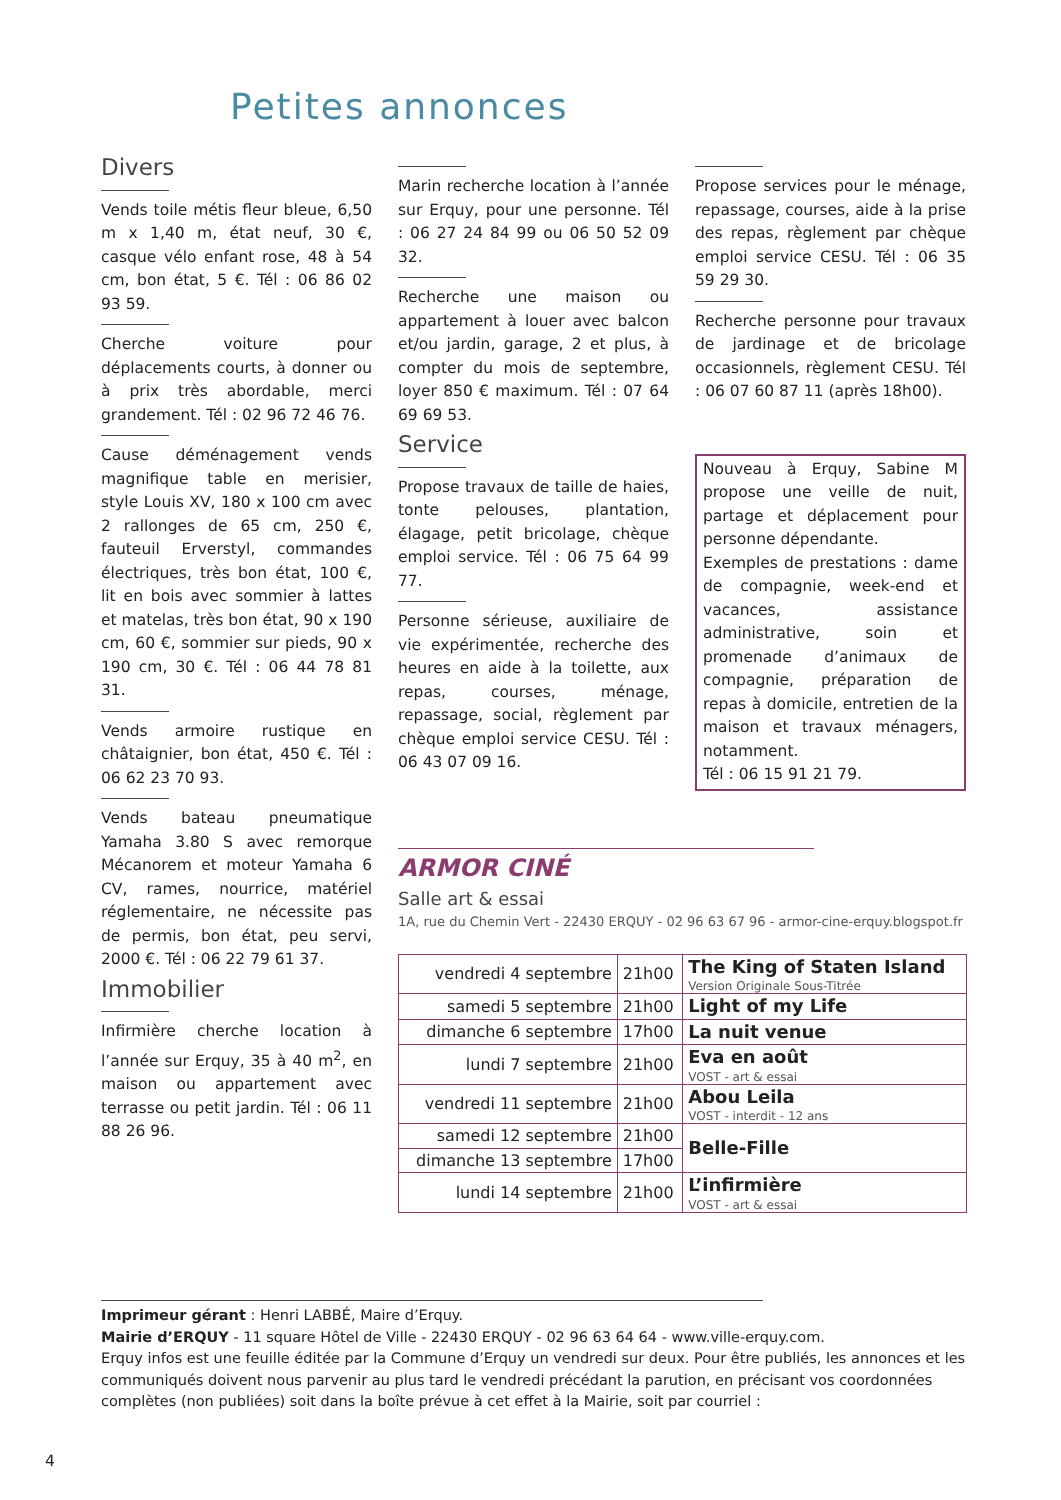Petites annonces
Divers
Vends toile métis fleur bleue, 6,50 m x 1,40 m, état neuf, 30 €, casque vélo enfant rose, 48 à 54 cm, bon état, 5 €. Tél : 06 86 02 93 59.
Cherche voiture pour déplacements courts, à donner ou à prix très abordable, merci grandement. Tél : 02 96 72 46 76.
Cause déménagement vends magnifique table en merisier, style Louis XV, 180 x 100 cm avec 2 rallonges de 65 cm, 250 €, fauteuil Erverstyl, commandes électriques, très bon état, 100 €, lit en bois avec sommier à lattes et matelas, très bon état, 90 x 190 cm, 60 €, sommier sur pieds, 90 x 190 cm, 30 €. Tél : 06 44 78 81 31.
Vends armoire rustique en châtaignier, bon état, 450 €. Tél : 06 62 23 70 93.
Vends bateau pneumatique Yamaha 3.80 S avec remorque Mécanorem et moteur Yamaha 6 CV, rames, nourrice, matériel réglementaire, ne nécessite pas de permis, bon état, peu servi, 2000 €. Tél : 06 22 79 61 37.
Immobilier
Infirmière cherche location à l’année sur Erquy, 35 à 40 m<sup>2</sup>, en maison ou appartement avec terrasse ou petit jardin. Tél : 06 11 88 26 96.
Marin recherche location à l’année sur Erquy, pour une personne. Tél : 06 27 24 84 99 ou 06 50 52 09 32.
Recherche une maison ou appartement à louer avec balcon et/ou jardin, garage, 2 et plus, à compter du mois de septembre, loyer 850 € maximum. Tél : 07 64 69 69 53.
Service
Propose travaux de taille de haies, tonte pelouses, plantation, élagage, petit bricolage, chèque emploi service. Tél : 06 75 64 99 77.
Personne sérieuse, auxiliaire de vie expérimentée, recherche des heures en aide à la toilette, aux repas, courses, ménage, repassage, social, règlement par chèque emploi service CESU. Tél : 06 43 07 09 16.
Propose services pour le ménage, repassage, courses, aide à la prise des repas, règlement par chèque emploi service CESU. Tél : 06 35 59 29 30.
Recherche personne pour travaux de jardinage et de bricolage occasionnels, règlement CESU. Tél : 06 07 60 87 11 (après 18h00).
Nouveau à Erquy, Sabine M propose une veille de nuit, partage et déplacement pour personne dépendante.
Exemples de prestations : dame de compagnie, week-end et vacances, assistance administrative, soin et promenade d’animaux de compagnie, préparation de repas à domicile, entretien de la maison et travaux ménagers, notamment.
Tél : 06 15 91 21 79.
ARMOR CINÉ
Salle art & essai
1A, rue du Chemin Vert - 22430 ERQUY - 02 96 63 67 96 - armor-cine-erquy.blogspot.fr
| vendredi 4 septembre | 21h00 | The King of Staten Island Version Originale Sous-Titrée |
| samedi 5 septembre | 21h00 | Light of my Life |
| dimanche 6 septembre | 17h00 | La nuit venue |
| lundi 7 septembre | 21h00 | Eva en août VOST - art & essai |
| vendredi 11 septembre | 21h00 | Abou Leila VOST - interdit - 12 ans |
| samedi 12 septembre | 21h00 | Belle-Fille |
| dimanche 13 septembre | 17h00 | |
| lundi 14 septembre | 21h00 | L’infirmière VOST - art & essai |
Imprimeur gérant : Henri LABBÉ, Maire d’Erquy.
Mairie d’ERQUY - 11 square Hôtel de Ville - 22430 ERQUY - 02 96 63 64 64 - www.ville-erquy.com.
Erquy infos est une feuille éditée par la Commune d’Erquy un vendredi sur deux. Pour être publiés, les annonces et les communiqués doivent nous parvenir au plus tard le vendredi précédant la parution, en précisant vos coordonnées complètes (non publiées) soit dans la boîte prévue à cet effet à la Mairie, soit par courriel :
4